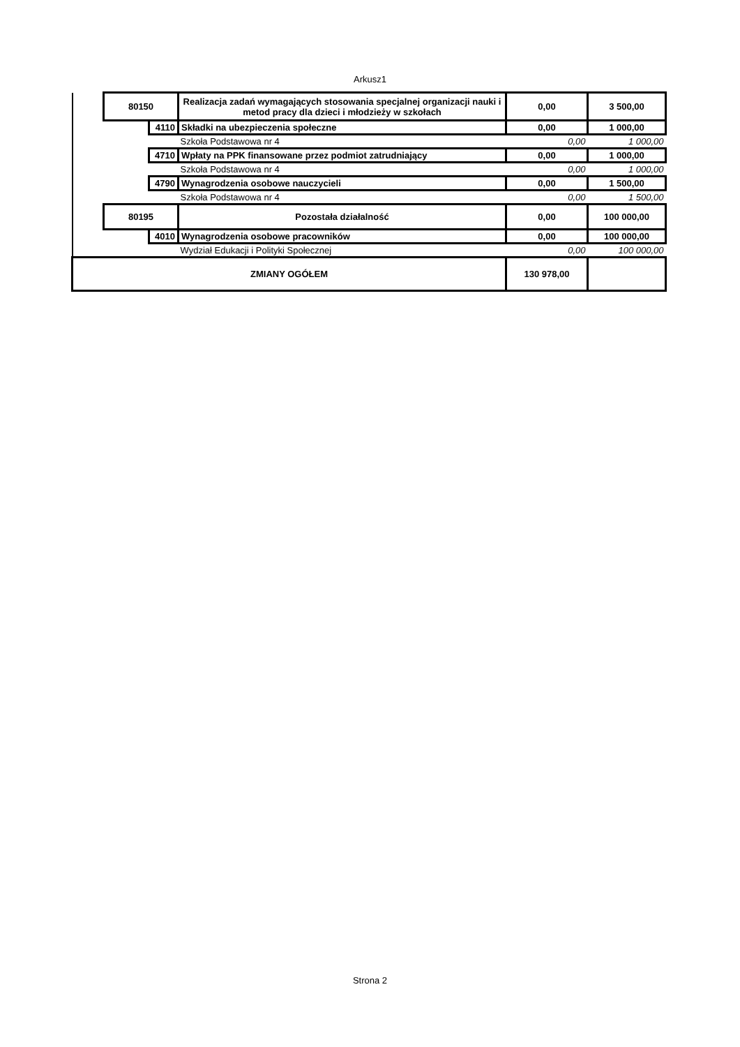Arkusz1
| | 80150 | | Realizacja zadań wymagających stosowania specjalnej organizacji nauki i metod pracy dla dzieci i młodzieży w szkołach | 0,00 | 3 500,00 |
| | | 4110 | Składki na ubezpieczenia społeczne | 0,00 | 1 000,00 |
| | | | Szkoła Podstawowa nr 4 | 0,00 | 1 000,00 |
| | | 4710 | Wpłaty na PPK finansowane przez podmiot zatrudniający | 0,00 | 1 000,00 |
| | | | Szkoła Podstawowa nr 4 | 0,00 | 1 000,00 |
| | | 4790 | Wynagrodzenia osobowe nauczycieli | 0,00 | 1 500,00 |
| | | | Szkoła Podstawowa nr 4 | 0,00 | 1 500,00 |
| | 80195 | | Pozostała działalność | 0,00 | 100 000,00 |
| | | 4010 | Wynagrodzenia osobowe pracowników | 0,00 | 100 000,00 |
| | | | Wydział Edukacji i Polityki Społecznej | 0,00 | 100 000,00 |
| ZMIANY OGÓŁEM | | | | 130 978,00 | |
Strona 2